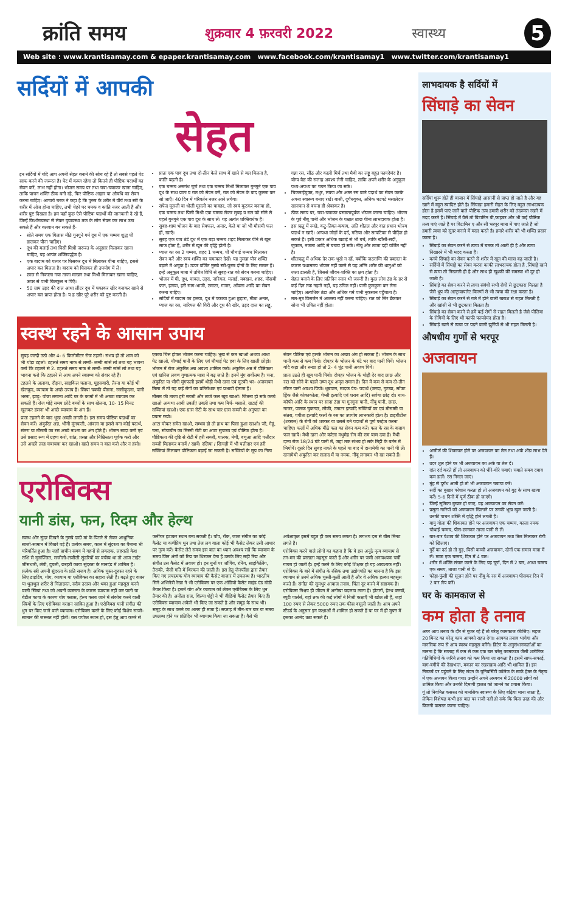क्रांति समय शुक्रवार 4 फ़रवरी 2022 स्वास्थ्य 5
Web site : www.krantisamay.com & epaper.krantisamay.com www.facebook.com/krantisamay1 www.twitter.com/krantisamay1
सर्दियों में आपकी
सेहत
इन सर्दियों में यदि आप अपनी सेहत बनाने की सोच रहे हैं तो सबसे पहले पेट साफ करने की जरूरत है। पेट में कब्ज रहेगा तो कितने ही पौष्टिक पदार्थों का सेवन करें, लाभ नहीं होगा। भोजन समय पर तथा चबा-चबाकर खाना चाहिए, ताकि पाचन शक्ति ठीक बनी रहे, फिर पौष्टिक आहार या औषधि का सेवन करना चाहिए। आचार्य चरक ने कहा है कि पुरुष के शरीर में वीर्य तथा स्त्री के शरीर में ओज होना चाहिए, तभी चेहरे पर चमक व कांति नजर आती है और शरीर पुष्ट दिखता है। हम यहाँ कुछ ऐसे पौष्टिक पदार्थों की जानकारी दे रहे हैं, जिन्हें किशोरावस्था से लेकर युवावस्था तक के लोग सेवन कर लाभ उठा सकते हैं और बलवान बन सकते हैं-
सोते समय एक गिलास मीठे गुनगुने गर्म दूध में एक चम्मच शुद्ध घी डालकर पीना चाहिए।
दूध की मलाई तथा पिसी मिश्री जरूरत के अनुसार मिलाकर खाना चाहिए, यह अत्यंत शक्तिवर्द्धक है।
एक बादाम को पत्थर पर घिसकर दूध में मिलाकर पीना चाहिए, इससे अपार बल मिलता है। बादाम को घिसकर ही उपयोग में लें।
छाछ से निकाला गया ताजा माखन तथा मिश्री मिलाकर खाना चाहिए, ऊपर से पानी बिलकुल न पिएँ।
50 ग्राम उड़द की दाल आधा लीटर दूध में पकाकर खीर बनाकर खाने से अपार बल प्राप्त होता है। य ह खीर पूरे शरीर को पुष्ट करती है।
प्रातः एक पाव दूध तथा दो-तीन केले साथ में खाने से बल मिलता है, कांति बढ़ती है।
एक चम्मच असगंध चूर्ण तथा एक चम्मच मिश्री मिलाकर गुनगुने एक पाव दूध के साथ प्रातः व रात को सेवन करें, रात को सेवन के बाद कुल्ला कर सो जाएँ। 40 दिन में परिवर्तन नजर आने लगेगा।
सफेद मूसली या धोली मूसली का पावडर, जो स्वयं कूटकर बनाया हो, एक चम्मच तथा पिसी मिश्री एक चम्मच लेकर सुबह व रात को सोने से पहले गुनगुने एक पाव दूध के साथ लें। यह अत्यंत शक्तिवर्धक है।
सुबह-शाम भोजन के बाद सेवफल, अनार, केले या जो भी मौसमी फल हों, खाएँ।
सुबह एक पाव ठंडे दूध में एक बड़ा चम्मच शहद मिलाकर पीने से खून साफ होता है, शरीर में खून की वृद्धि होती है।
प्याज का रस 2 चम्मच, शहद 1 चम्मच, घी चौथाई चम्मच मिलाकर सेवन करें और स्वयं शक्ति का चमत्कार देखें। यह नुस्खा यौन शक्ति बढ़ाने में अचूक है। ऊपर वर्णित नुस्खे स्त्री-पुरुष दोनों के लिए समान हैं। इन्हें अनुकूल मात्रा में उचित विधि से सुबह-रात को सेवन करना चाहिए।
भोजन में घी, दूध, चावल, उड़द, नारियल, मलाई, मक्खन, शहद, मौसमी फल, हलवा, हरी साग-भाजी, टमाटर, गाजर, आँवला आदि का सेवन करना चाहिए।
सर्दियों में बादाम का हलवा, दूध में पकाया हुआ छुहारा, मीठा अनार, प्याज का रस, नारियल की गिरी और दूध की खीर, उड़द दाल का लड्डू, गन्ना रस, सौंठ और काली मिर्च तथा मैथी का लड्डू बहुत फायदेमंद है। योग्य वैद्य की सलाह अवश्य लेनी चाहिए, ताकि अपने शरीर के अनुकूल पथ्य-अपथ्य का चयन किया जा सके।
चिकनाईयुक्त, मधुर, लवण और अम्ल रस वाले पदार्थ का सेवन करके अपना स्वास्थ्य बनाए रखें। बासी, दुर्गंधयुक्त, अधिक चटपटे मसालेदार खानपान से बचना ही श्रेयस्कर है।
ठीक समय पर, चबा-चबाकर प्रसन्नतापूर्वक भोजन करना चाहिए। भोजन के पूर्व नीबू पानी और भोजन के पश्चात छाछ पीना लाभदायक होता है।
इस ऋतु में रूखे, कटु-तिक्त-कषाय, अति शीतल और वात प्रधान भोज्य पदार्थ न खाएँ। अन्यथा जोड़ों के दर्द, गठिया और सायटिका से पीड़ित हो सकते हैं। इसी प्रकार अधिक खटाई से भी बचें, ताकि खाँसी-सर्दी, जुकाम, नजला आदि से बचाव हो सके। नीबू और ताजा दही वर्जित नहीं है।
शीतऋतु में अधिक देर तक भूखे न रहें, क्योंकि जठराग्नि की प्रबलता के कारण यथासमय भोजन नहीं करने से यह अग्नि शरीर की धातुओं को जला डालती है, जिससे जीवन-शक्ति का क्षय होता है।
सेहत बनाने के लिए प्रतिदिन स्नान भी जरूरी है। कुछ लोग ठंड के डर से कई दिन तक नहाते नहीं, यह उचित नहीं। पानी कुनकुना कर लेना चाहिए। अत्यधिक ठंडा और अधिक गर्म पानी नुकसान पहुँचाता है।
मल-मूत्र विसर्जन में आलस्य नहीं करना चाहिए। रात को सिर ढँककर सोना भी उचित नहीं होता।
स्वस्थ रहने के आसान उपाय
सुबह जल्दी उठो और 4- 6 किलोमीटर रोज टहलो। संभव हो तो शाम को भी थोड़ा टहलो। टहलते समय नाक से लम्बी- लम्बी सांसें लो तथा यह भावना करो कि टहलने से 2. टहलते समय नाक से लम्बी- लम्बी सांसें लो तथा यह भावना करो कि टहलने से आप अपने स्वास्थ्य को संवार रहे हैं।
टहलने के अलावा, दौड़ना, साइकिल चलाना, घुड़सवारी, तैरना या कोई भी खेलकूद, व्यायाम के अच्छे उपाय हैं। स्त्रियां चक्की पीसना, रस्सीकूदना, पानी भरना, झाड़ू- पोछा लगाना आदि घर के कामों में भी अच्छा व्यायाम कर सकती हैं। रोज थोड़े समय छोटे बच्चों के साथ खेलना, 10- 15 मिनट खुलकर हंसना भी अच्छे व्यायाम के अंग हैं।
प्रातः टहलने के बाद भूख अच्छी लगती है। इस समय पौष्टिक पदार्थों का सेवन करें। अंकुरित अन्न, भीगी मूंगफली, आंवला या इससे बना कोई पदार्थ, संतरा या मौसमी का रस अच्छे नाश्ता का अंग होते हैं। भोजन सादा करो एवं उसे प्रसाद रूप में ग्रहण करो, शांत, प्रसन्न और निश्चिन्तता पूर्वक करो और उसे अच्छी तरह चबाचबा कर खाओ। खाते समय न बात करो और न हंसो। एकाग्र चित्त होकर भोजन करना चाहिए। भूख से कम खाओ अथवा आधा पेट खाओ, चौथाई पानी के लिए एवं चौथाई पेट हवा के लिए खाली छोड़ो।
भोजन में रोज अंकुरित अन्न अवश्य शामिल करो। अंकुरित अन्न में पौष्टिकता एवं खनिज लवण गुणात्मक मात्रा में बढ़ जाते हैं। इनमें मूंग सर्वोत्तम है। चना, अंकुरित या भीगी मूंगफली इसमें थोड़ी मेथी दाना एवं चुटकी भर- अजवायन मिला लें तो यह कई रोगों का प्रतिरोधक एवं प्रभावी ईलाज है।
मौसम की ताजा हरी सब्जी और ताजे फल खूब खाओ। जितना हो सके कच्चे खाओ अन्यथा आधी उबली/ उबली तथा कम मिर्च- मसाले, खटाई की सब्जियां खाओ। एक ग्रास रोटी के साथ चार ग्रास सब्जी के अनुपात का प्रयास रखो।
आटा चोकर समेत खाओ, सम्भव हो तो हाथ का पिसा हुआ खाओ। जौ, गेहूं, चना, सोयाबीन का मिस्सी रोटी का आटा सुपाच्य एवं पौष्टिक होता है। पौष्टिकता की दृष्टि से रोटी में हरी सब्जी, पालक, मेथी, बथुआ आदि पत्तीदार सब्जी मिलाकर बनायें / खायें। दलिया / खिचड़ी में भी पत्तीदार एवं हरी सब्जियां मिलाकर पौष्टिकता बढ़ाई जा सकती है। सब्जियों के सूप का नित्य सेवन पौष्टिक एवं हलके भोजन का अच्छा अंग हो सकता है। भोजन के साथ पानी कम से कम पियो। दोपहर के भोजन के घंटे भर बाद पानी पियें। भोजन यदि कड़ा और रूखा हो तो 2- 4 घूंट पानी अवश्य पियें।
प्रातः उठते ही खूब पानी पियो। दोपहर भोजन के थोड़ी देर बाद छाछ और रात को सोने के पहले उष्ण दूध अमृत समान है। दिन में कम से कम दो-तीन लीटर पानी अवश्य पियो। धूम्रपान, मादक पेय- पदार्थ (जरदा, गुटखा, सॉफ्ट ड्रिंक जैसे कोकाकोला, पेप्सी इत्यादि एवं शराब आदि) सर्वथा छोड़ दो। चाय- कॉफी आदि के स्थान पर सादा ठंडा या गुनगुना पानी, नींबू पानी, छाछ, गाजर, पालक चुकन्दर, लौकी, टमाटर इत्यादि सब्जियों का एवं मौसम्मी या संतरा, पपीता इत्यादि फलों के रस का उपयोग लाभकारी होता है। डाइबीटीज (शक्कर) के रोगी को शक्कर या उससे बने पदार्थों से पूर्ण परहेज करना चाहिए। फलों में अधिक मीठे फल का सेवन कम करें। फल के रस के बजाय फल खायें। मेथी दाना और करेला मधुमेह रोग की राम बाण दवा है। मैथी दाना रोज 18/24 घंटे पानी में, जहां तक संभव हो सके मिट्टी के बर्तन में भिगोयें। दूसरे दिन सुबह नाश्ते के पहले या बाद में दानामेथी का पानी पी लें। दानामेथी अंकुरित कर सलाद में या नमक, नींबू लगाकर भी खा सकते हैं।
एरोबिक्स
यानी डांस, फन, रिदम और हेल्थ
स्वस्थ और सुंदर दिखने के नुस्खे दादी मां के पिटारे से लेकर आधुनिक साजो-सामान में बिखरे पड़े हैं। प्रत्येक समय, काल में सुंदरता का पैमाना भी परिवर्तित हुआ है। जहाँ प्राचीन समय में गहनों से लकदक, लहराती केश राशि से सुसज्जित, सजीली-लजीली सुंदरियों का वर्चस्व था तो आज टाईट जींसधारी, लंबी, दुबली, छरहरी काया सुंदरता के मानदंड में शामिल है। प्रत्येक स्त्री अपनी सुंदरता के प्रति सजग है। अधिक चुस्त-दुरुस्त रहने के लिए डाइटिंग, योग, व्यायाम या एरोबिक्स का सहारा लेती है। बढ़ते हुए वजन या थुलथुल शरीर से चिंताग्रस्त, सदैव उदास और थका हुआ महसूस करने वाली स्त्रियां तथा जो अपनी व्यस्तता के कारण व्यायाम नहीं कर पाती या बेडौल काया के कारण योग क्लास, हेल्थ क्लब जाने में संकोच करने वाली स्त्रियों के लिए एरोबिक्स वरदान साबित हुआ है। एरोबिक्स यानी संगीत की धुन पर किए जाने वाले व्यायाम। एरोबिक्स करने के लिए कोई विशेष साजो-सामान की जरूरत नहीं होती। बस पर्याप्त स्थान हो, इस हेतु आप कमरे से फर्नीचर हटाकर स्थान बना सकती है। पॉप, रॉक, जाज संगीत का कोई कैसेट या कर्णप्रिय धुन तथा तेज लय वाला कोई भी कैसेट लेकर उसी आधार पर नृत्य करें। कैसेट लेते समय इस बात का ध्यान अवश्य रखें कि व्यायाम के समय जिन अंगों को रिद्म पर थिरकन देना है उसके लिए सही रिद्म और संगीत उस कैसेट में अवश्य हो। इन धुनों पर जॉगिंग, रनिंग, साइकिलिंग, तैराकी, जैसी गति में थिरकन की जाती है। इस हेतु जेनफौंडा द्वारा तैयार किए गए लयात्मक योग व्यायाम की कैसेट बाजार में उपलब्ध है। भारतीय सिने अभिनेत्री रेखा ने भी एरोबिक्स पर एक ऑडियो कैसेट माइंड एंड बॉडी तैयार किया है। इसमें योग और व्यायाम को लेकर एरोबिक्स के लिए धुन तैयार की है। अनीता राज, शिल्पा शेट्टी ने भी वीडियो कैसेट तैयार किए हैं। एरोबिक्स व्यायाम अकेले भी किए जा सकते है और समूह के साथ भी। समूह के साथ करने का अलग ही मजा है। सप्ताह में तीन-चार बार या समय उपलब्ध होने पर प्रतिदिन भी व्यायाम किया जा सकता है। वैसे भी अपेक्षाकृत इसमें बहुत ही कम समय लगता है। लगभग दस से बीस मिनट लगते है।
एरोबिक्स करने वाले लोगों का कहना है कि वे इस अनूठे नृत्य व्यायाम से तन-मन की प्रसन्नता महसूस करते हैं और शरीर पर जमी अनावश्यक चर्बी गायब हो जाती है। इन्हें करने के लिए कोई शिक्षक हो यह आवश्यक नहीं। एरोबिक्स के बारे में संगीत के रसिक तथा उद्योगपति का मानना है कि इस व्यायाम से उनमें अधिक चुस्ती-फुर्ती आती है और वे अधिक हल्का महसूस करते हैं। संगीत की सुमधुर आवाज तनाव, चिंता दूर करने में सहायक है। एरोबिक्स निश्चय ही जीवन में अनोखा बदलाव लाता है। होटलों, हेल्थ क्लबों, ब्यूटी पार्लर्स, यहां तक की कई लोगों ने निजी कक्षाएँ भी खोल ली हैं, जहां 100 रुपए से लेकर 5000 रुपए तक फीस वसूली जाती है। आप अपने स्टैंडर्ड के अनुसार इन कक्षाओं में शामिल हो सकते हैं या घर में ही मुफ्त में इसका आनंद उठा सकते हैं।
लाभदायक है सर्दियों में
सिंघाड़े का सेवन
सर्दियां शुरू होते ही बाजार में सिंघाड़े आसानी से प्राप्त हो जाते है और यह खाने में बहुत स्वादिष्ट होते है। सिंघाड़ा हमारी सेहत के लिए बहुत लाभदायक होता है इसमें पाएं जानें वाले पौष्टिक तत्व हमारी शरीर को तंदरूस्त रखने में मदद करते है। सिंघाड़े में वैसे तो विटामिन बी,फाइबर और भी कई पौष्टिक तत्त्व पाएं जाते है पर विटामिन ए और सी भरपूर मात्रा में पाए जाते है जो हमारी त्वचा को सुंदर बनाने में मदद करते है। हमारे शरीर को भी शक्ति प्रदान करता है।
सिंघाड़े का सेवन करने से त्वचा में चमक तो आती ही है और त्वचा निखारने में भी मदद करता है।
कच्चे सिंघाड़े का सेवन करने से शरीर में खून की मात्रा बढ़ जाती है।
सर्दियों में सिंघाड़े का सेवन करना काफी लाभदायक होता है ,सिंघाड़े खाने से त्वचा तो निखरती ही है और साथ ही खुश्की की समस्या भी दूर हो जाती है।
सिंघाड़े का सेवन करने से त्वचा संबंधी सभी रोगों से छुटकारा मिलता है जैसे धूप की अल्ट्रावायलेट किरणों से भी त्वचा की रक्षा करता है।
सिंघाड़े का सेवन करने से गले में होने वाली खराश से राहत मिलती है और खांसी से भी छुटकारा मिलता है।
सिंघाड़े का सेवन करने से हमें कई रोगों से राहत मिलती है जैसे पीलिया के रोगियों के लिए भी काफी फायदेमंद होता है।
सिंघाड़े खाने से त्वचा पर पड़ने वाली झुर्रियों से भी राहत मिलती है।
औषधीय गुणों से भरपूर
अजवायन
अजीर्ण की शिकायत होने पर अजवायन का तेल तथा अर्क शीघ्र लाभ देते हैं।
उदर शूल होने पर भी अजवायन का अर्क या तेल दें।
दांत दर्द करते हों तो अजवायन को धीरे-धीरे चबाएं। चबाते समय दबाव कम डालें। रस निगल जाएं।
मुंह से दुर्गंध आती हो तो भी अजवायन चबाया करें।
सर्दी का बुखार परेशान करता हो तो अजवायन को गुड़ के साथ खाया करें। 5-6 दिनों में पूर्ण ठीक हो जाएगे।
जिन्हें सूतिका बुखार हो जाए, वह अजवायन का सेवन करें।
प्रसूता नारियों को अजवायन खिलाने पर उनकी भूख खुल जाती है। उनकी पाचन शक्ति में वृद्धि होने लगती है।
वायु गोला की शिकायत होने पर अजवायन एक चम्मच, काला नमक चौथाई चम्मच, पीस-छानकर ताजा पानी से लें।
बार-बार पेशाब की शिकायत होने पर अजवायन तथा तिल मिलाकर रोगी को खिलाएं।
गुर्दे का दर्द हो तो गुड़, पिसी कच्ची अजवायन, दोनों एक समान मात्रा में लें। मात्रा एक चम्मच, दिन में 4 बार।
शरीर में शक्ति संचार करने के लिए यह चूर्ण, दिन में 2 बार, आधा चम्मच एक समय, ताजा पानी से दें।
फोड़ा-फुंसी की सूजन होने पर नींबू के रस में अजवायन पीसकर दिन में 2 बार लेप करें।
घर के कामकाज से
कम होता है तनाव
अगर आप तनाव के दौर से गुजर रहे हैं तो घरेलू कामकाज कीजिए। महज 20 मिनट का घरेलू काम आपको राहत देगा। आपका तनाव भागेगा और मानसिक रूप से आप स्वस्थ महसूस करेंगे। ब्रिटेन के अनुसंधानकर्ताओं का मानना है कि सप्ताह में कम से कम एक बार घरेलू कामकाज जैसी शारीरिक गतिविधियों के जरिये तनाव को कम किया जा सकता है। इसमें साफ-सफाई, बाग-बगीचे की देखभाल, मकान का रखरखाव आदि भी शामिल हैं। इस निष्कर्ष पर पहुंचने के लिए लंदन के यूनिवर्सिटी कॉलेज के मार्क हेमर के नेतृत्व में एक अध्ययन किया गया। उन्होंने अपने अध्ययन में 20000 लोगों को शामिल किया और उनकी दिमागी हालत को जानने का प्रयास किया।
यूं तो नियमित कसरत को मानसिक स्वास्थ्य के लिए बढ़िया माना जाता है, लेकिन विशेषज्ञ कभी इस बात पर राजी नहीं हो सके कि किस तरह की और कितनी कसरत करना चाहिए।